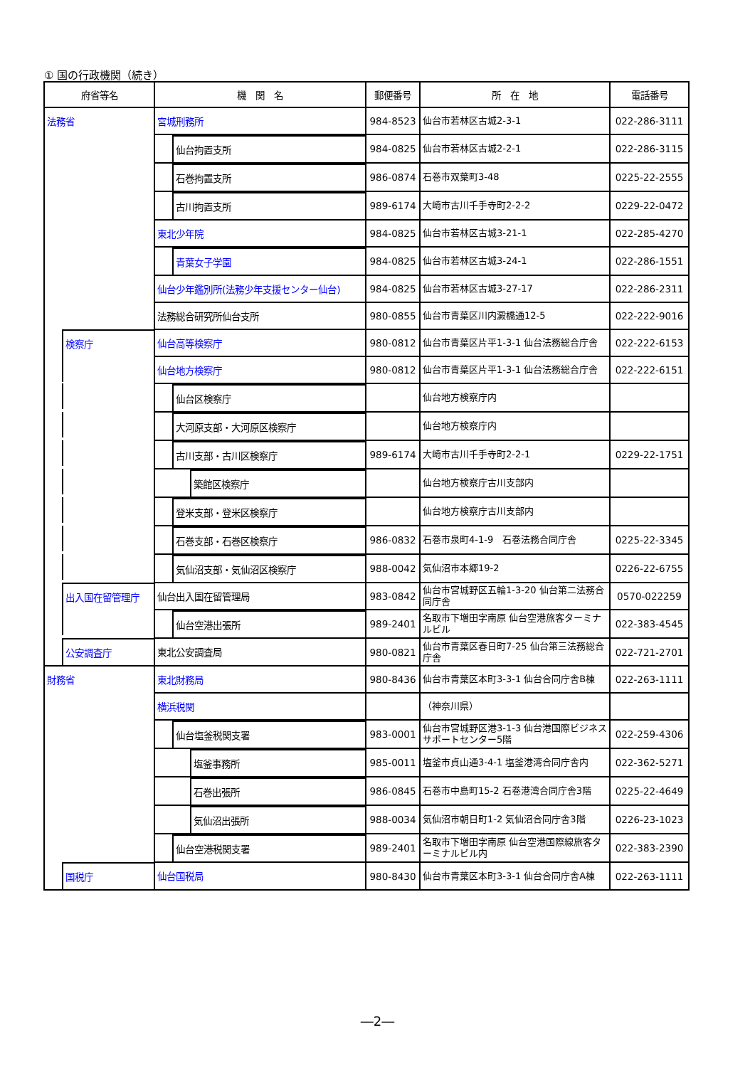① 国の行政機関（続き）
| 府省等名 | 機 関 名 | 郵便番号 | 所 在 地 | 電話番号 |
| --- | --- | --- | --- | --- |
| 法務省 | 宮城刑務所 | 984-8523 | 仙台市若林区古城2-3-1 | 022-286-3111 |
| | 仙台拘置支所 | 984-0825 | 仙台市若林区古城2-2-1 | 022-286-3115 |
| | 石巻拘置支所 | 986-0874 | 石巻市双葉町3-48 | 0225-22-2555 |
| | 古川拘置支所 | 989-6174 | 大崎市古川千手寺町2-2-2 | 0229-22-0472 |
| | 東北少年院 | 984-0825 | 仙台市若林区古城3-21-1 | 022-285-4270 |
| | 青葉女子学園 | 984-0825 | 仙台市若林区古城3-24-1 | 022-286-1551 |
| | 仙台少年鑑別所(法務少年支援センター仙台) | 984-0825 | 仙台市若林区古城3-27-17 | 022-286-2311 |
| | 法務総合研究所仙台支所 | 980-0855 | 仙台市青葉区川内澱橋通12-5 | 022-222-9016 |
| 検察庁 | 仙台高等検察庁 | 980-0812 | 仙台市青葉区片平1-3-1 仙台法務総合庁舎 | 022-222-6153 |
| | 仙台地方検察庁 | 980-0812 | 仙台市青葉区片平1-3-1 仙台法務総合庁舎 | 022-222-6151 |
| | 仙台区検察庁 | | 仙台地方検察庁内 | |
| | 大河原支部・大河原区検察庁 | | 仙台地方検察庁内 | |
| | 古川支部・古川区検察庁 | 989-6174 | 大崎市古川千手寺町2-2-1 | 0229-22-1751 |
| | 築館区検察庁 | | 仙台地方検察庁古川支部内 | |
| | 登米支部・登米区検察庁 | | 仙台地方検察庁古川支部内 | |
| | 石巻支部・石巻区検察庁 | 986-0832 | 石巻市泉町4-1-9 石巻法務合同庁舎 | 0225-22-3345 |
| | 気仙沼支部・気仙沼区検察庁 | 988-0042 | 気仙沼市本郷19-2 | 0226-22-6755 |
| 出入国在留管理庁 | 仙台出入国在留管理局 | 983-0842 | 仙台市宮城野区五輪1-3-20 仙台第二法務合同庁舎 | 0570-022259 |
| | 仙台空港出張所 | 989-2401 | 名取市下増田字南原 仙台空港旅客ターミナルビル | 022-383-4545 |
| 公安調査庁 | 東北公安調査局 | 980-0821 | 仙台市青葉区春日町7-25 仙台第三法務総合庁舎 | 022-721-2701 |
| 財務省 | 東北財務局 | 980-8436 | 仙台市青葉区本町3-3-1 仙台合同庁舎B棟 | 022-263-1111 |
| | 横浜税関 | | （神奈川県） | |
| | 仙台塩釜税関支署 | 983-0001 | 仙台市宮城野区港3-1-3 仙台港国際ビジネスサポートセンター5階 | 022-259-4306 |
| | 塩釜事務所 | 985-0011 | 塩釜市貞山通3-4-1 塩釜港湾合同庁舎内 | 022-362-5271 |
| | 石巻出張所 | 986-0845 | 石巻市中島町15-2 石巻港湾合同庁舎3階 | 0225-22-4649 |
| | 気仙沼出張所 | 988-0034 | 気仙沼市朝日町1-2 気仙沼合同庁舎3階 | 0226-23-1023 |
| | 仙台空港税関支署 | 989-2401 | 名取市下増田字南原 仙台空港国際線旅客ターミナルビル内 | 022-383-2390 |
| 国税庁 | 仙台国税局 | 980-8430 | 仙台市青葉区本町3-3-1 仙台合同庁舎A棟 | 022-263-1111 |
―2―